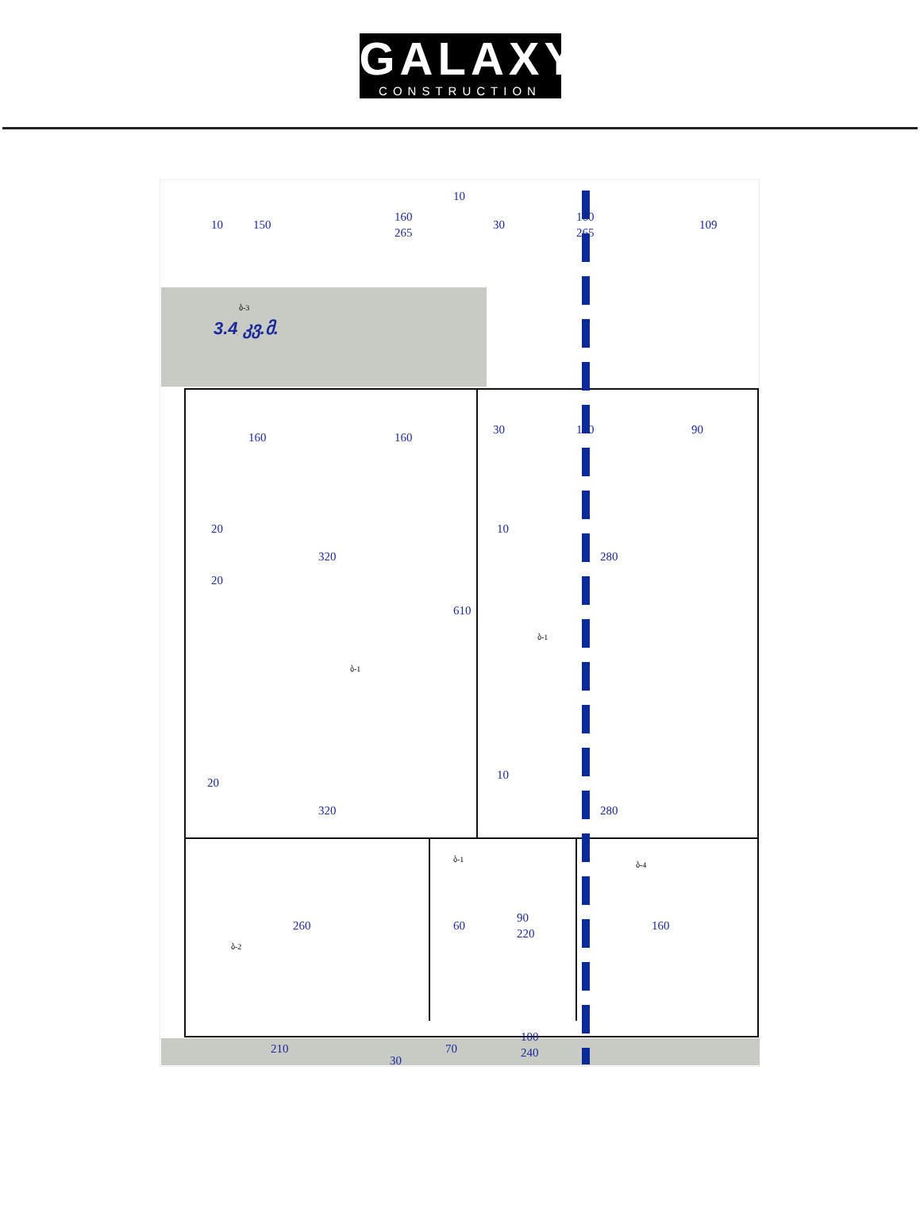GALAXY
CONSTRUCTION
3.4 კვ.მ.
10
150
160
265
10
30
160
265
109
160
160
30
160
90
320
280
610
320
280
260
60
90
220
160
210
70
100
240
30
20
20
20
10
10
ბ-1
ბ-1
ბ-3
ბ-2
ბ-1
ბ-4